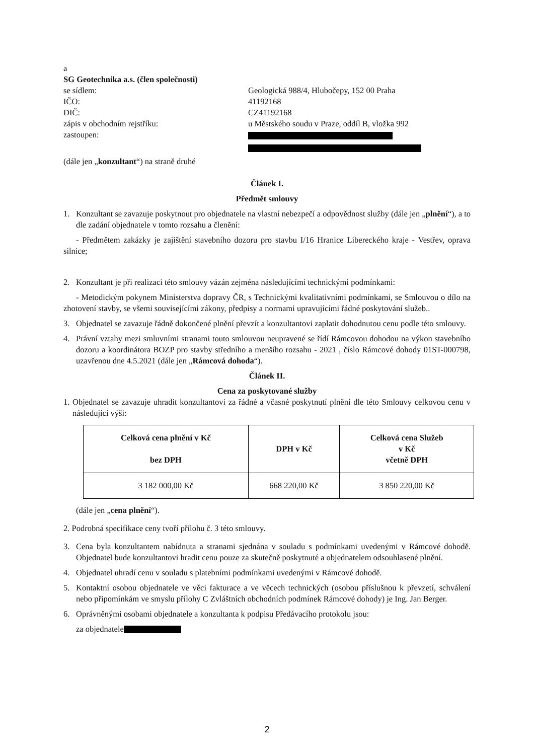a
SG Geotechnika a.s. (člen společnosti)
se sídlem: Geologická 988/4, Hlubočepy, 152 00 Praha
IČO: 41192168
DIČ: CZ41192168
zápis v obchodním rejstříku: u Městského soudu v Praze, oddíl B, vložka 992
zastoupen:
(dále jen „konzultant“) na straně druhé
Článek I.
Předmět smlouvy
1. Konzultant se zavazuje poskytnout pro objednatele na vlastní nebezpečí a odpovědnost služby (dále jen „plnění“), a to dle zadání objednatele v tomto rozsahu a členění:
- Předmětem zakázky je zajištění stavebního dozoru pro stavbu I/16 Hranice Libereckého kraje - Vestřev, oprava silnice;
2. Konzultant je při realizaci této smlouvy vázán zejména následujícími technickými podmínkami:
- Metodickým pokynem Ministerstva dopravy ČR, s Technickými kvalitativními podmínkami, se Smlouvou o dílo na zhotovení stavby, se všemi souvisejícími zákony, předpisy a normami upravujícími řádné poskytování služeb..
3. Objednatel se zavazuje řádně dokončené plnění převzít a konzultantovi zaplatit dohodnutou cenu podle této smlouvy.
4. Právní vztahy mezi smluvními stranami touto smlouvou neupravené se řídí Rámcovou dohodou na výkon stavebního dozoru a koordinátora BOZP pro stavby středního a menšího rozsahu - 2021 , číslo Rámcové dohody 01ST-000798, uzavřenou dne 4.5.2021 (dále jen „Rámcová dohoda“).
Článek II.
Cena za poskytované služby
1. Objednatel se zavazuje uhradit konzultantovi za řádné a včasné poskytnutí plnění dle této Smlouvy celkovou cenu v následující výši:
| Celková cena plnění v Kč bez DPH | DPH v Kč | Celková cena Služeb v Kč včetně DPH |
| --- | --- | --- |
| 3 182 000,00 Kč | 668 220,00 Kč | 3 850 220,00 Kč |
(dále jen „cena plnění“).
2. Podrobná specifikace ceny tvoří přílohu č. 3 této smlouvy.
3. Cena byla konzultantem nabídnuta a stranami sjednána v souladu s podmínkami uvedenými v Rámcové dohodě. Objednatel bude konzultantovi hradit cenu pouze za skutečně poskytnuté a objednatelem odsouhlasené plnění.
4. Objednatel uhradí cenu v souladu s platebními podmínkami uvedenými v Rámcové dohodě.
5. Kontaktní osobou objednatele ve věci fakturace a ve věcech technických (osobou příslušnou k převzetí, schválení nebo připomínkám ve smyslu přílohy C Zvláštních obchodních podmínek Rámcové dohody) je Ing. Jan Berger.
6. Oprávněnými osobami objednatele a konzultanta k podpisu Předávacího protokolu jsou:
za objednatele
2